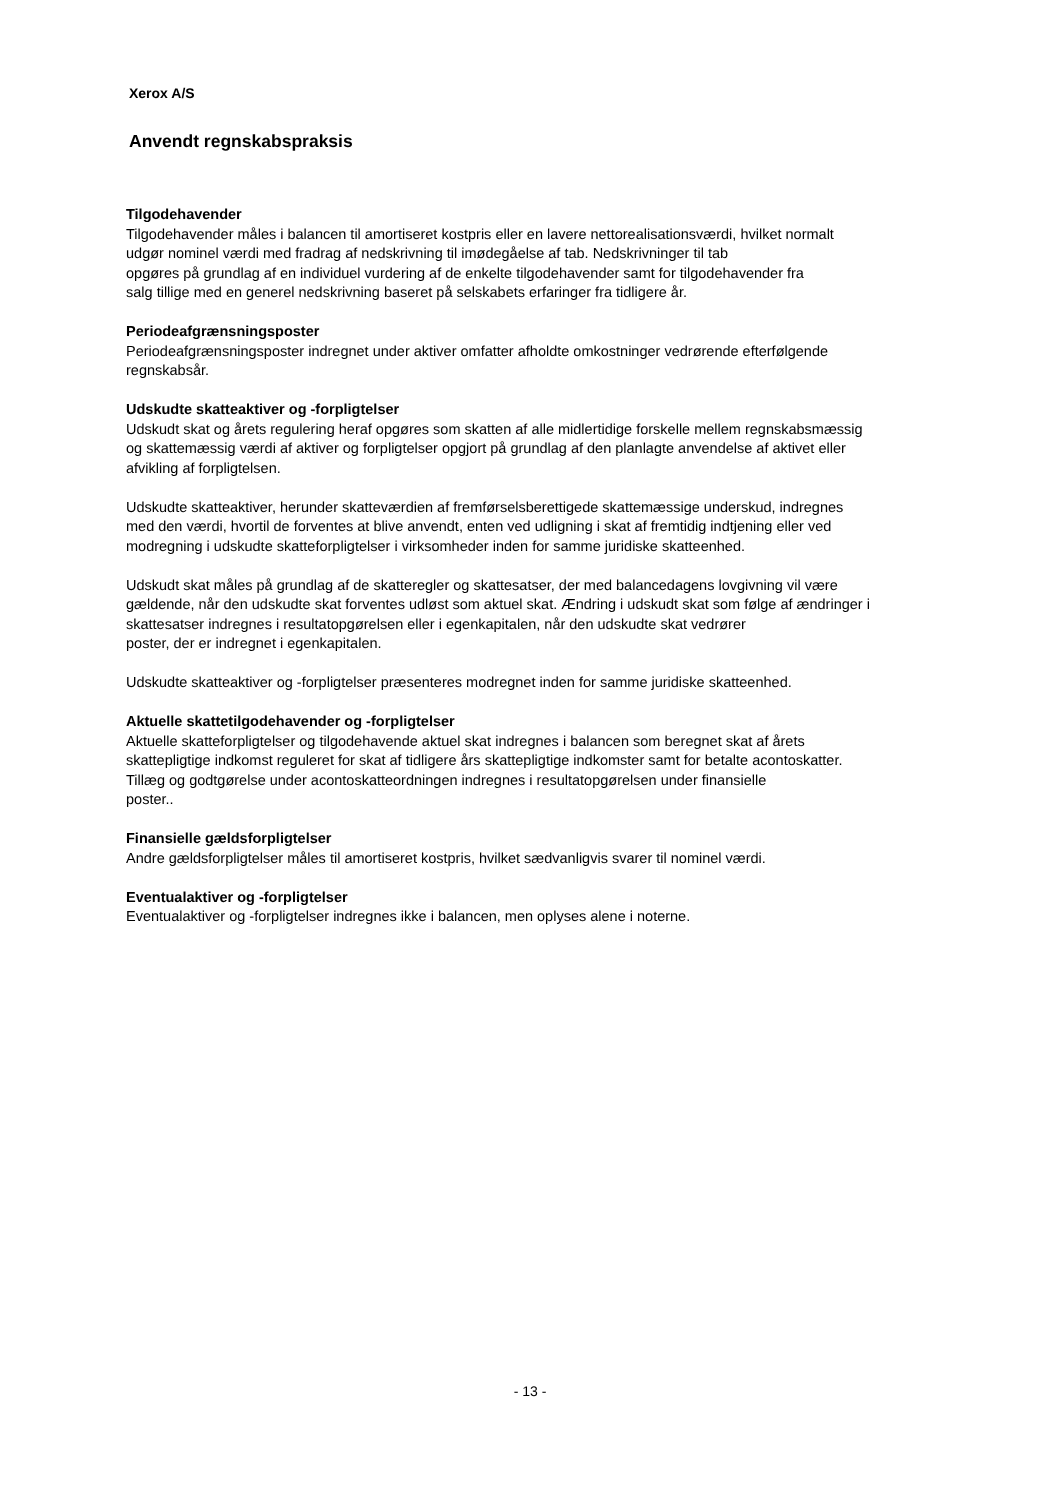Xerox A/S
Anvendt regnskabspraksis
Tilgodehavender
Tilgodehavender måles i balancen til amortiseret kostpris eller en lavere nettorealisationsværdi, hvilket normalt
udgør nominel værdi med fradrag af nedskrivning til imødegåelse af tab. Nedskrivninger til tab
opgøres på grundlag af en individuel vurdering af de enkelte tilgodehavender samt for tilgodehavender fra
salg tillige med en generel nedskrivning baseret på selskabets erfaringer fra tidligere år.
Periodeafgrænsningsposter
Periodeafgrænsningsposter indregnet under aktiver omfatter afholdte omkostninger vedrørende efterfølgende
regnskabsår.
Udskudte skatteaktiver og -forpligtelser
Udskudt skat og årets regulering heraf opgøres som skatten af alle midlertidige forskelle mellem regnskabsmæssig
og skattemæssig værdi af aktiver og forpligtelser opgjort på grundlag af den planlagte anvendelse af aktivet eller
afvikling af forpligtelsen.
Udskudte skatteaktiver, herunder skatteværdien af fremførselsberettigede skattemæssige underskud, indregnes
med den værdi, hvortil de forventes at blive anvendt, enten ved udligning i skat af fremtidig indtjening eller ved
modregning i udskudte skatteforpligtelser i virksomheder inden for samme juridiske skatteenhed.
Udskudt skat måles på grundlag af de skatteregler og skattesatser, der med balancedagens lovgivning vil være
gældende, når den udskudte skat forventes udløst som aktuel skat. Ændring i udskudt skat som følge af ændringer i
skattesatser indregnes i resultatopgørelsen eller i egenkapitalen, når den udskudte skat vedrører
poster, der er indregnet i egenkapitalen.
Udskudte skatteaktiver og -forpligtelser præsenteres modregnet inden for samme juridiske skatteenhed.
Aktuelle skattetilgodehavender og -forpligtelser
Aktuelle skatteforpligtelser og tilgodehavende aktuel skat indregnes i balancen som beregnet skat af årets
skattepligtige indkomst reguleret for skat af tidligere års skattepligtige indkomster samt for betalte acontoskatter.
Tillæg og godtgørelse under acontoskatteordningen indregnes i resultatopgørelsen under finansielle
poster..
Finansielle gældsforpligtelser
Andre gældsforpligtelser måles til amortiseret kostpris, hvilket sædvanligvis svarer til nominel værdi.
Eventualaktiver og -forpligtelser
Eventualaktiver og -forpligtelser indregnes ikke i balancen, men oplyses alene i noterne.
- 13 -